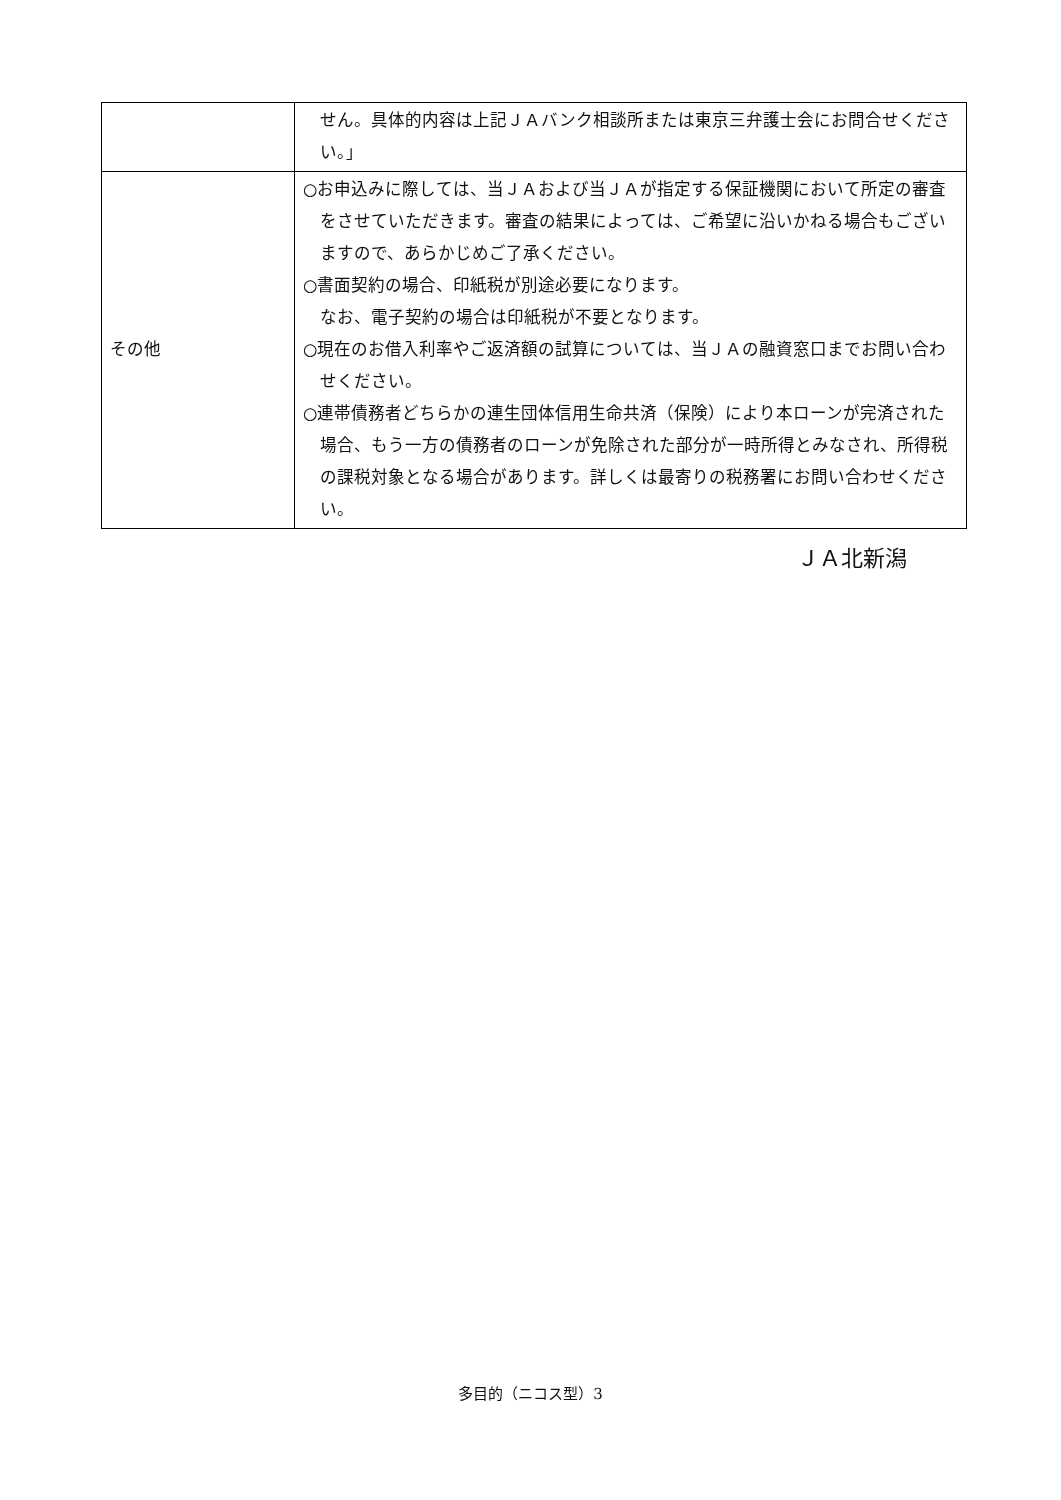| | せん。具体的内容は上記ＪＡバンク相談所または東京三弁護士会にお問合せください。」 |
| その他 | ○お申込みに際しては、当ＪＡおよび当ＪＡが指定する保証機関において所定の審査をさせていただきます。審査の結果によっては、ご希望に沿いかねる場合もございますので、あらかじめご了承ください。 ○書面契約の場合、印紙税が別途必要になります。 なお、電子契約の場合は印紙税が不要となります。 ○現在のお借入利率やご返済額の試算については、当ＪＡの融資窓口までお問い合わせください。 ○連帯債務者どちらかの連生団体信用生命共済（保険）により本ローンが完済された場合、もう一方の債務者のローンが免除された部分が一時所得とみなされ、所得税の課税対象となる場合があります。詳しくは最寄りの税務署にお問い合わせください。 |
ＪＡ北新潟
多目的（ニコス型）3